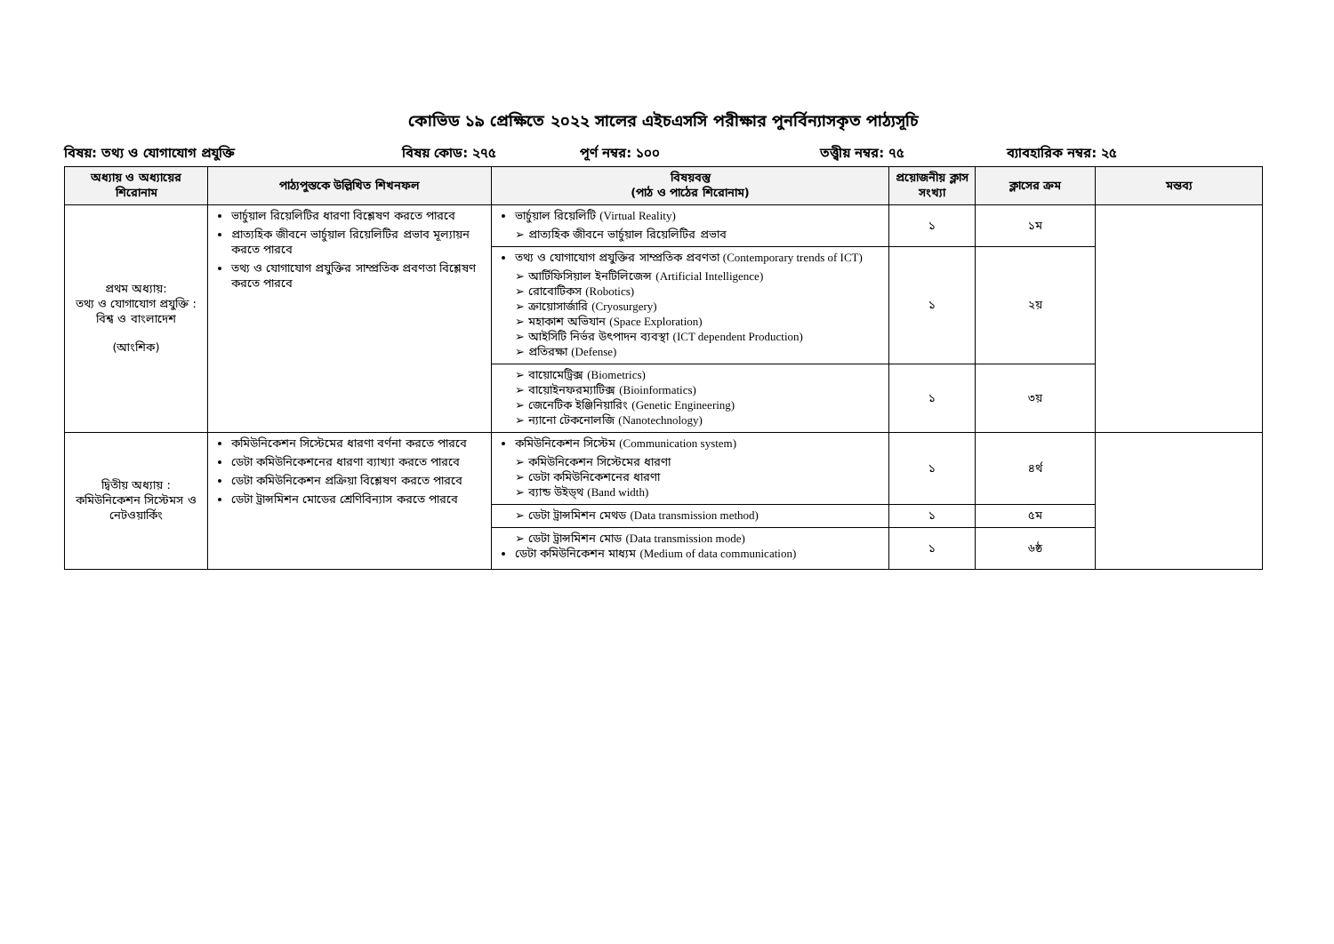কোভিড ১৯ প্রেক্ষিতে ২০২২ সালের এইচএসসি পরীক্ষার পুনর্বিন্যাসকৃত পাঠ্যসূচি
বিষয়: তথ্য ও যোগাযোগ প্রযুক্তি বিষয় কোড: ২৭৫ পূর্ণ নম্বর: ১০০ তত্ত্বীয় নম্বর: ৭৫ ব্যাবহারিক নম্বর: ২৫
| অধ্যায় ও অধ্যায়ের শিরোনাম | পাঠ্যপুস্তকে উল্লিখিত শিখনফল | বিষয়বস্তু (পাঠ ও পাঠের শিরোনাম) | প্রয়োজনীয় ক্লাস সংখ্যা | ক্লাসের ক্রম | মন্তব্য |
| --- | --- | --- | --- | --- | --- |
| প্রথম অধ্যায়: তথ্য ও যোগাযোগ প্রযুক্তি : বিশ্ব ও বাংলাদেশ (আংশিক) | ভার্চুয়াল রিয়েলিটির ধারণা বিশ্লেষণ করতে পারবে প্রাত্যহিক জীবনে ভার্চুয়াল রিয়েলিটির প্রভাব মূল্যায়ন করতে পারবে তথ্য ও যোগাযোগ প্রযুক্তির সাম্প্রতিক প্রবণতা বিশ্লেষণ করতে পারবে | ভার্চুয়াল রিয়েলিটি (Virtual Reality) ➢ প্রাত্যহিক জীবনে ভার্চুয়াল রিয়েলিটির প্রভাব | ১ | ১ম | |
| | | তথ্য ও যোগাযোগ প্রযুক্তির সাম্প্রতিক প্রবণতা (Contemporary trends of ICT) ➢ আর্টিফিসিয়াল ইনটিলিজেন্স (Artificial Intelligence) ➢ রোবোটিকস (Robotics) ➢ ক্রায়োসার্জারি (Cryosurgery) ➢ মহাকাশ অভিযান (Space Exploration) ➢ আইসিটি নির্ভর উৎপাদন ব্যবস্থা (ICT dependent Production) ➢ প্রতিরক্ষা (Defense) | ১ | ২য় | |
| | | ➢ বায়োমেট্রিক্স (Biometrics) ➢ বায়োইনফরম্যাটিক্স (Bioinformatics) ➢ জেনেটিক ইঞ্জিনিয়ারিং (Genetic Engineering) ➢ ন্যানো টেকনোলজি (Nanotechnology) | ১ | ৩য় | |
| দ্বিতীয় অধ্যায় : কমিউনিকেশন সিস্টেমস ও নেটওয়ার্কিং | কমিউনিকেশন সিস্টেমের ধারণা বর্ণনা করতে পারবে ডেটা কমিউনিকেশনের ধারণা ব্যাখ্যা করতে পারবে ডেটা কমিউনিকেশন প্রক্রিয়া বিশ্লেষণ করতে পারবে ডেটা ট্রান্সমিশন মোডের শ্রেণিবিন্যাস করতে পারবে | কমিউনিকেশন সিস্টেম (Communication system) ➢ কমিউনিকেশন সিস্টেমের ধারণা ➢ ডেটা কমিউনিকেশনের ধারণা ➢ ব্যান্ড উইড্থ (Band width) | ১ | ৪র্থ | |
| | | ➢ ডেটা ট্রান্সমিশন মেথড (Data transmission method) | ১ | ৫ম | |
| | | ➢ ডেটা ট্রান্সমিশন মোড (Data transmission mode) ডেটা কমিউনিকেশন মাধ্যম (Medium of data communication) | ১ | ৬ষ্ঠ | |